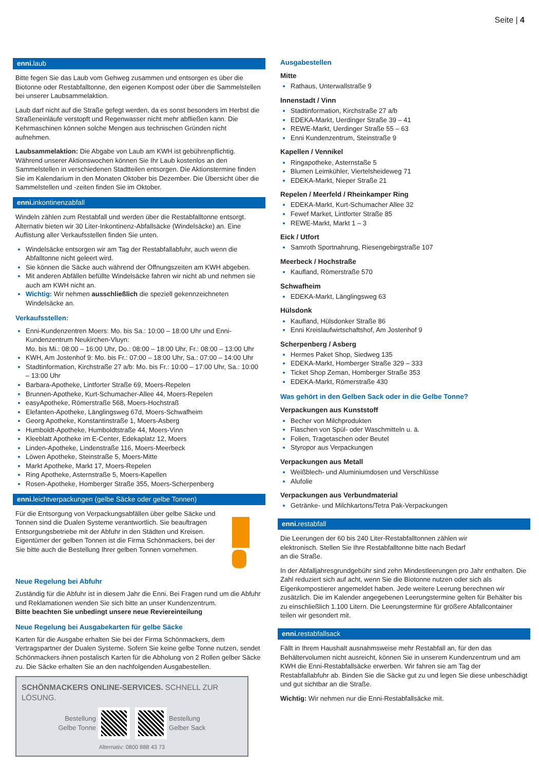Seite | 4
enni. laub
Bitte fegen Sie das Laub vom Gehweg zusammen und entsorgen es über die Biotonne oder Restabfalltonne, den eigenen Kompost oder über die Sammelstellen bei unserer Laubsammelaktion.
Laub darf nicht auf die Straße gefegt werden, da es sonst besonders im Herbst die Straßeneinläufe verstopft und Regenwasser nicht mehr abfließen kann. Die Kehrmaschinen können solche Mengen aus technischen Gründen nicht aufnehmen.
Laubsammelaktion: Die Abgabe von Laub am KWH ist gebührenpflichtig. Während unserer Aktionswochen können Sie Ihr Laub kostenlos an den Sammelstellen in verschiedenen Stadtteilen entsorgen. Die Aktionstermine finden Sie im Kalendarium in den Monaten Oktober bis Dezember. Die Übersicht über die Sammelstellen und -zeiten finden Sie im Oktober.
enni. inkontinenzabfall
Windeln zählen zum Restabfall und werden über die Restabfalltonne entsorgt. Alternativ bieten wir 30 Liter-Inkontinenz-Abfallsäcke (Windelsäcke) an. Eine Auflistung aller Verkaufsstellen finden Sie unten.
Windelsäcke entsorgen wir am Tag der Restabfallabfuhr, auch wenn die Abfalltonne nicht geleert wird.
Sie können die Säcke auch während der Öffnungszeiten am KWH abgeben.
Mit anderen Abfällen befüllte Windelsäcke fahren wir nicht ab und nehmen sie auch am KWH nicht an.
Wichtig: Wir nehmen ausschließlich die speziell gekennzeichneten Windelsäcke an.
Verkaufsstellen:
Enni-Kundenzentren Moers: Mo. bis Sa.: 10:00 – 18:00 Uhr und Enni-Kundenzentrum Neukirchen-Vluyn:
Mo. bis Mi.: 08:00 – 16:00 Uhr, Do.: 08:00 – 18:00 Uhr, Fr.: 08:00 – 13:00 Uhr
KWH, Am Jostenhof 9: Mo. bis Fr.: 07:00 – 18:00 Uhr, Sa.: 07:00 – 14:00 Uhr
Stadtinformation, Kirchstraße 27 a/b: Mo. bis Fr.: 10:00 – 17:00 Uhr, Sa.: 10:00 – 13:00 Uhr
Barbara-Apotheke, Lintforter Straße 69, Moers-Repelen
Brunnen-Apotheke, Kurt-Schumacher-Allee 44, Moers-Repelen
easyApotheke, Römerstraße 568, Moers-Hochstraß
Elefanten-Apotheke, Länglingsweg 67d, Moers-Schwafheim
Georg Apotheke, Konstantinstraße 1, Moers-Asberg
Humboldt-Apotheke, Humboldtstraße 44, Moers-Vinn
Kleeblatt Apotheke im E-Center, Edekaplatz 12, Moers
Linden-Apotheke, Lindenstraße 116, Moers-Meerbeck
Löwen Apotheke, Steinstraße 5, Moers-Mitte
Markt Apotheke, Markt 17, Moers-Repelen
Ring Apotheke, Asternstraße 5, Moers-Kapellen
Rosen-Apotheke, Homberger Straße 355, Moers-Scherpenberg
enni. leichtverpackungen (gelbe Säcke oder gelbe Tonnen)
Für die Entsorgung von Verpackungsabfällen über gelbe Säcke und Tonnen sind die Dualen Systeme verantwortlich. Sie beauftragen Entsorgungsbetriebe mit der Abfuhr in den Städten und Kreisen. Eigentümer der gelben Tonnen ist die Firma Schönmackers, bei der Sie bitte auch die Bestellung Ihrer gelben Tonnen vornehmen.
Neue Regelung bei Abfuhr
Zuständig für die Abfuhr ist in diesem Jahr die Enni. Bei Fragen rund um die Abfuhr und Reklamationen wenden Sie sich bitte an unser Kundenzentrum.
Bitte beachten Sie unbedingt unsere neue Reviereinteilung
Neue Regelung bei Ausgabekarten für gelbe Säcke
Karten für die Ausgabe erhalten Sie bei der Firma Schönmackers, dem Vertragspartner der Dualen Systeme. Sofern Sie keine gelbe Tonne nutzen, sendet Schönmackers ihnen postalisch Karten für die Abholung von 2 Rollen gelber Säcke zu. Die Säcke erhalten Sie an den nachfolgenden Ausgabestellen.
SCHÖNMACKERS ONLINE-SERVICES. SCHNELL ZUR LÖSUNG.
Bestellung
Gelbe Tonne Bestellung
Gelber Sack
Alternativ: 0800 888 43 73
Ausgabestellen
Mitte
Rathaus, Unterwallstraße 9
Innenstadt / Vinn
Stadtinformation, Kirchstraße 27 a/b
EDEKA-Markt, Uerdinger Straße 39 – 41
REWE-Markt, Uerdinger Straße 55 – 63
Enni Kundenzentrum, Steinstraße 9
Kapellen / Vennikel
Ringapotheke, Asternstaße 5
Blumen Leimkühler, Viertelsheideweg 71
EDEKA-Markt, Nieper Straße 21
Repelen / Meerfeld / Rheinkamper Ring
EDEKA-Markt, Kurt-Schumacher Allee 32
Fewef Market, Lintforter Straße 85
REWE-Markt, Markt 1 – 3
Eick / Utfort
Samroth Sportnahrung, Riesengebirgstraße 107
Meerbeck / Hochstraße
Kaufland, Römerstraße 570
Schwafheim
EDEKA-Markt, Länglingsweg 63
Hülsdonk
Kaufland, Hülsdonker Straße 86
Enni Kreislaufwirtschaftshof, Am Jostenhof 9
Scherpenberg / Asberg
Hermes Paket Shop, Siedweg 135
EDEKA-Markt, Homberger Straße 329 – 333
Ticket Shop Zeman, Homberger Straße 353
EDEKA-Markt, Römerstraße 430
Was gehört in den Gelben Sack oder in die Gelbe Tonne?
Verpackungen aus Kunststoff
Becher von Milchprodukten
Flaschen von Spül- oder Waschmitteln u. ä.
Folien, Tragetaschen oder Beutel
Styropor aus Verpackungen
Verpackungen aus Metall
Weißblech- und Aluminiumdosen und Verschlüsse
Alufolie
Verpackungen aus Verbundmaterial
Getränke- und Milchkartons/Tetra Pak-Verpackungen
enni. restabfall
Die Leerungen der 60 bis 240 Liter-Restabfalltonnen zählen wir elektronisch. Stellen Sie Ihre Restabfalltonne bitte nach Bedarf an die Straße.
In der Abfalljahresgrundgebühr sind zehn Mindestleerungen pro Jahr enthalten. Die Zahl reduziert sich auf acht, wenn Sie die Biotonne nutzen oder sich als Eigenkompostierer angemeldet haben. Jede weitere Leerung berechnen wir zusätzlich. Die im Kalender angegebenen Leerungstermine gelten für Behälter bis zu einschließlich 1.100 Litern. Die Leerungstermine für größere Abfallcontainer teilen wir gesondert mit.
enni. restabfallsack
Fällt in Ihrem Haushalt ausnahmsweise mehr Restabfall an, für den das Behältervolumen nicht ausreicht, können Sie in unserem Kundenzentrum und am KWH die Enni-Restabfallsäcke erwerben. Wir fahren sie am Tag der Restabfallabfuhr ab. Binden Sie die Säcke gut zu und legen Sie diese unbeschädigt und gut sichtbar an die Straße.
Wichtig: Wir nehmen nur die Enni-Restabfallsäcke mit.